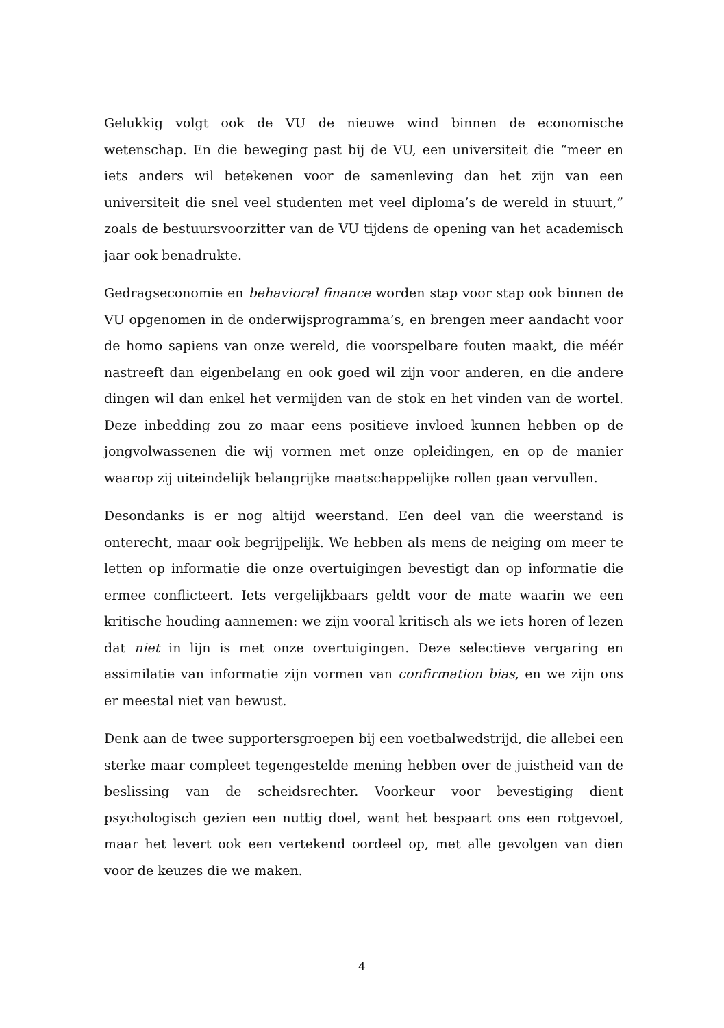Gelukkig volgt ook de VU de nieuwe wind binnen de economische wetenschap. En die beweging past bij de VU, een universiteit die “meer en iets anders wil betekenen voor de samenleving dan het zijn van een universiteit die snel veel studenten met veel diploma’s de wereld in stuurt,” zoals de bestuursvoorzitter van de VU tijdens de opening van het academisch jaar ook benadrukte.
Gedragseconomie en behavioral finance worden stap voor stap ook binnen de VU opgenomen in de onderwijsprogramma’s, en brengen meer aandacht voor de homo sapiens van onze wereld, die voorspelbare fouten maakt, die méér nastreeft dan eigenbelang en ook goed wil zijn voor anderen, en die andere dingen wil dan enkel het vermijden van de stok en het vinden van de wortel. Deze inbedding zou zo maar eens positieve invloed kunnen hebben op de jongvolwassenen die wij vormen met onze opleidingen, en op de manier waarop zij uiteindelijk belangrijke maatschappelijke rollen gaan vervullen.
Desondanks is er nog altijd weerstand. Een deel van die weerstand is onterecht, maar ook begrijpelijk. We hebben als mens de neiging om meer te letten op informatie die onze overtuigingen bevestigt dan op informatie die ermee conflicteert. Iets vergelijkbaars geldt voor de mate waarin we een kritische houding aannemen: we zijn vooral kritisch als we iets horen of lezen dat niet in lijn is met onze overtuigingen. Deze selectieve vergaring en assimilatie van informatie zijn vormen van confirmation bias, en we zijn ons er meestal niet van bewust.
Denk aan de twee supportersgroepen bij een voetbalwedstrijd, die allebei een sterke maar compleet tegengestelde mening hebben over de juistheid van de beslissing van de scheidsrechter. Voorkeur voor bevestiging dient psychologisch gezien een nuttig doel, want het bespaart ons een rotgevoel, maar het levert ook een vertekend oordeel op, met alle gevolgen van dien voor de keuzes die we maken.
4